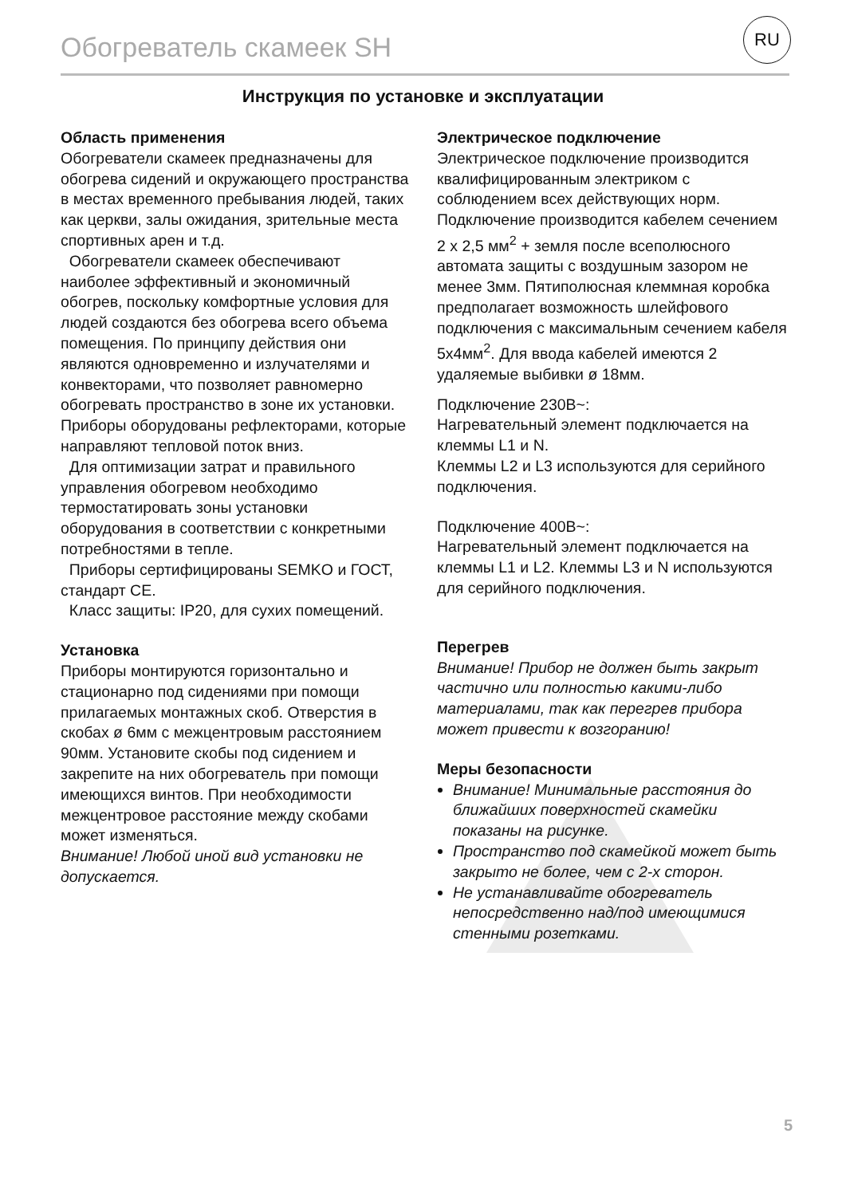Обогреватель скамеек SH
RU
Инструкция по установке и эксплуатации
Область применения
Обогреватели скамеек предназначены для обогрева сидений и окружающего пространства в местах временного пребывания людей, таких как церкви, залы ожидания, зрительные места спортивных арен и т.д.
Обогреватели скамеек обеспечивают наиболее эффективный и экономичный обогрев, поскольку комфортные условия для людей создаются без обогрева всего объема помещения. По принципу действия они являются одновременно и излучателями и конвекторами, что позволяет равномерно обогревать пространство в зоне их установки. Приборы оборудованы рефлекторами, которые направляют тепловой поток вниз.
Для оптимизации затрат и правильного управления обогревом необходимо термостатировать зоны установки оборудования в соответствии с конкретными потребностями в тепле.
Приборы сертифицированы SEMKO и ГОСТ, стандарт CE.
Класс защиты: IP20, для сухих помещений.
Установка
Приборы монтируются горизонтально и стационарно под сидениями при помощи прилагаемых монтажных скоб. Отверстия в скобах ø 6мм с межцентровым расстоянием 90мм. Установите скобы под сидением и закрепите на них обогреватель при помощи имеющихся винтов. При необходимости межцентровое расстояние между скобами может изменяться.
Внимание! Любой иной вид установки не допускается.
Электрическое подключение
Электрическое подключение производится квалифицированным электриком с соблюдением всех действующих норм. Подключение производится кабелем сечением 2 x 2,5 мм<sup>2</sup> + земля после всеполюсного автомата защиты с воздушным зазором не менее 3мм. Пятиполюсная клеммная коробка предполагает возможность шлейфового подключения с максимальным сечением кабеля 5x4мм<sup>2</sup>. Для ввода кабелей имеются 2 удаляемые выбивки ø 18мм.
Подключение 230В~:
Нагревательный элемент подключается на клеммы L1 и N.
Клеммы L2 и L3 используются для серийного подключения.
Подключение 400В~:
Нагревательный элемент подключается на клеммы L1 и L2. Клеммы L3 и N используются для серийного подключения.
Перегрев
Внимание! Прибор не должен быть закрыт частично или полностью какими-либо материалами, так как перегрев прибора может привести к возгоранию!
Меры безопасности
Внимание! Минимальные расстояния до ближайших поверхностей скамейки показаны на рисунке.
Пространство под скамейкой может быть закрыто не более, чем с 2-х сторон.
Не устанавливайте обогреватель непосредственно над/под имеющимися стенными розетками.
5